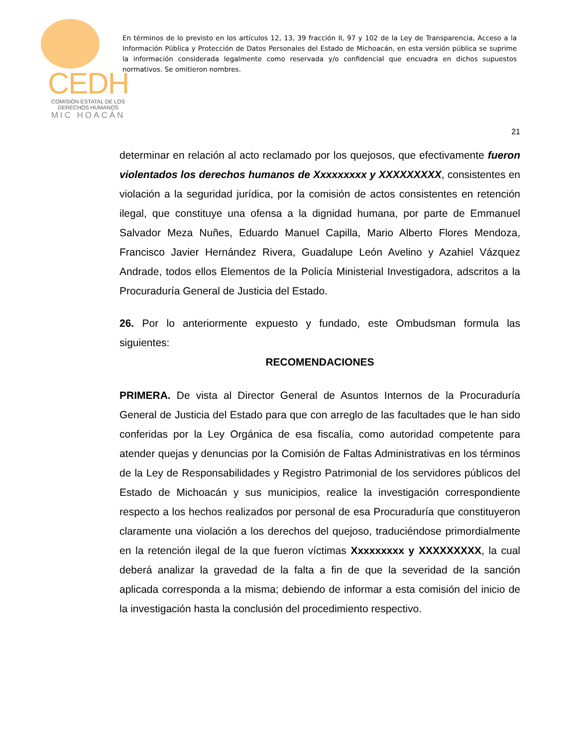CEDH
COMISIÓN ESTATAL DE LOS
DERECHOS HUMANOS
MIC HOACÁN
En términos de lo previsto en los artículos 12, 13, 39 fracción II, 97 y 102 de la Ley de Transparencia, Acceso a la Información Pública y Protección de Datos Personales del Estado de Michoacán, en esta versión pública se suprime la información considerada legalmente como reservada y/o confidencial que encuadra en dichos supuestos normativos. Se omitieron nombres.
21
determinar en relación al acto reclamado por los quejosos, que efectivamente fueron violentados los derechos humanos de Xxxxxxxxx y XXXXXXXXX, consistentes en violación a la seguridad jurídica, por la comisión de actos consistentes en retención ilegal, que constituye una ofensa a la dignidad humana, por parte de Emmanuel Salvador Meza Nuñes, Eduardo Manuel Capilla, Mario Alberto Flores Mendoza, Francisco Javier Hernández Rivera, Guadalupe León Avelino y Azahiel Vázquez Andrade, todos ellos Elementos de la Policía Ministerial Investigadora, adscritos a la Procuraduría General de Justicia del Estado.
26. Por lo anteriormente expuesto y fundado, este Ombudsman formula las siguientes:
RECOMENDACIONES
PRIMERA. De vista al Director General de Asuntos Internos de la Procuraduría General de Justicia del Estado para que con arreglo de las facultades que le han sido conferidas por la Ley Orgánica de esa fiscalía, como autoridad competente para atender quejas y denuncias por la Comisión de Faltas Administrativas en los términos de la Ley de Responsabilidades y Registro Patrimonial de los servidores públicos del Estado de Michoacán y sus municipios, realice la investigación correspondiente respecto a los hechos realizados por personal de esa Procuraduría que constituyeron claramente una violación a los derechos del quejoso, traduciéndose primordialmente en la retención ilegal de la que fueron víctimas Xxxxxxxxx y XXXXXXXXX, la cual deberá analizar la gravedad de la falta a fin de que la severidad de la sanción aplicada corresponda a la misma; debiendo de informar a esta comisión del inicio de la investigación hasta la conclusión del procedimiento respectivo.